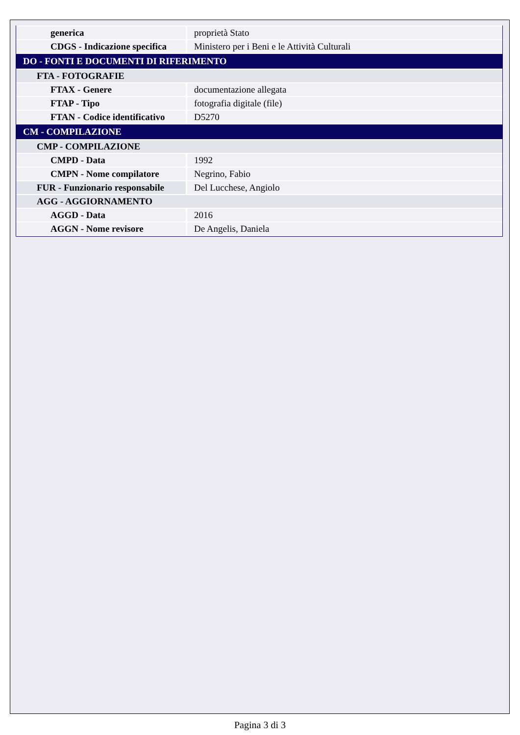| generica | proprietà Stato |
| CDGS - Indicazione specifica | Ministero per i Beni e le Attività Culturali |
| DO - FONTI E DOCUMENTI DI RIFERIMENTO | |
| FTA - FOTOGRAFIE | |
| FTAX - Genere | documentazione allegata |
| FTAP - Tipo | fotografia digitale (file) |
| FTAN - Codice identificativo | D5270 |
| CM - COMPILAZIONE | |
| CMP - COMPILAZIONE | |
| CMPD - Data | 1992 |
| CMPN - Nome compilatore | Negrino, Fabio |
| FUR - Funzionario responsabile | Del Lucchese, Angiolo |
| AGG - AGGIORNAMENTO | |
| AGGD - Data | 2016 |
| AGGN - Nome revisore | De Angelis, Daniela |
Pagina 3 di 3